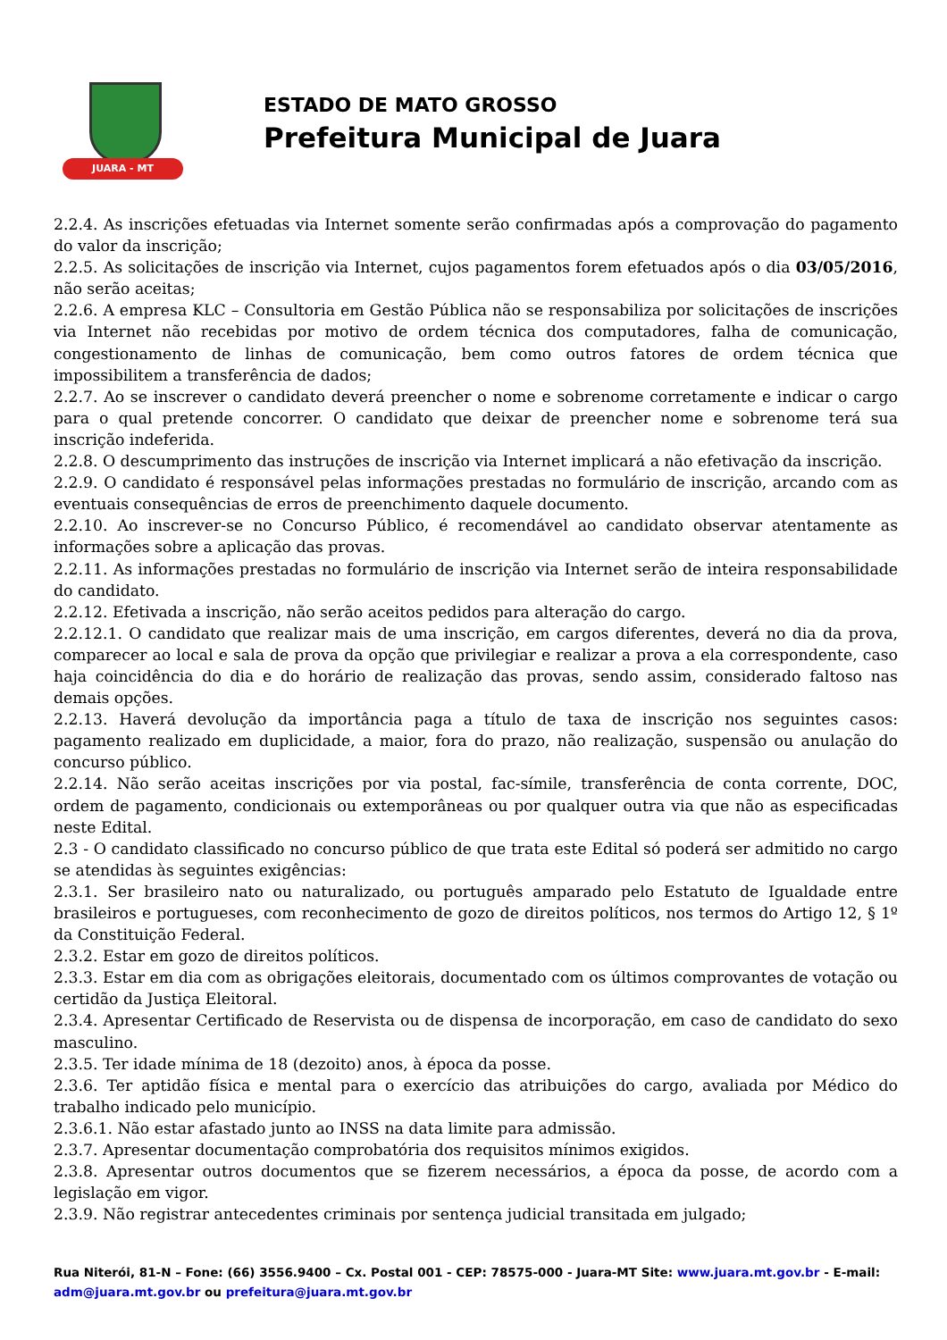JUARA - MT
ESTADO DE MATO GROSSO
Prefeitura Municipal de Juara
2.2.4. As inscrições efetuadas via Internet somente serão confirmadas após a comprovação do pagamento do valor da inscrição;
2.2.5. As solicitações de inscrição via Internet, cujos pagamentos forem efetuados após o dia 03/05/2016, não serão aceitas;
2.2.6. A empresa KLC – Consultoria em Gestão Pública não se responsabiliza por solicitações de inscrições via Internet não recebidas por motivo de ordem técnica dos computadores, falha de comunicação, congestionamento de linhas de comunicação, bem como outros fatores de ordem técnica que impossibilitem a transferência de dados;
2.2.7. Ao se inscrever o candidato deverá preencher o nome e sobrenome corretamente e indicar o cargo para o qual pretende concorrer. O candidato que deixar de preencher nome e sobrenome terá sua inscrição indeferida.
2.2.8. O descumprimento das instruções de inscrição via Internet implicará a não efetivação da inscrição.
2.2.9. O candidato é responsável pelas informações prestadas no formulário de inscrição, arcando com as eventuais consequências de erros de preenchimento daquele documento.
2.2.10. Ao inscrever-se no Concurso Público, é recomendável ao candidato observar atentamente as informações sobre a aplicação das provas.
2.2.11. As informações prestadas no formulário de inscrição via Internet serão de inteira responsabilidade do candidato.
2.2.12. Efetivada a inscrição, não serão aceitos pedidos para alteração do cargo.
2.2.12.1. O candidato que realizar mais de uma inscrição, em cargos diferentes, deverá no dia da prova, comparecer ao local e sala de prova da opção que privilegiar e realizar a prova a ela correspondente, caso haja coincidência do dia e do horário de realização das provas, sendo assim, considerado faltoso nas demais opções.
2.2.13. Haverá devolução da importância paga a título de taxa de inscrição nos seguintes casos: pagamento realizado em duplicidade, a maior, fora do prazo, não realização, suspensão ou anulação do concurso público.
2.2.14. Não serão aceitas inscrições por via postal, fac-símile, transferência de conta corrente, DOC, ordem de pagamento, condicionais ou extemporâneas ou por qualquer outra via que não as especificadas neste Edital.
2.3 - O candidato classificado no concurso público de que trata este Edital só poderá ser admitido no cargo se atendidas às seguintes exigências:
2.3.1. Ser brasileiro nato ou naturalizado, ou português amparado pelo Estatuto de Igualdade entre brasileiros e portugueses, com reconhecimento de gozo de direitos políticos, nos termos do Artigo 12, § 1º da Constituição Federal.
2.3.2. Estar em gozo de direitos políticos.
2.3.3. Estar em dia com as obrigações eleitorais, documentado com os últimos comprovantes de votação ou certidão da Justiça Eleitoral.
2.3.4. Apresentar Certificado de Reservista ou de dispensa de incorporação, em caso de candidato do sexo masculino.
2.3.5. Ter idade mínima de 18 (dezoito) anos, à época da posse.
2.3.6. Ter aptidão física e mental para o exercício das atribuições do cargo, avaliada por Médico do trabalho indicado pelo município.
2.3.6.1. Não estar afastado junto ao INSS na data limite para admissão.
2.3.7. Apresentar documentação comprobatória dos requisitos mínimos exigidos.
2.3.8. Apresentar outros documentos que se fizerem necessários, a época da posse, de acordo com a legislação em vigor.
2.3.9. Não registrar antecedentes criminais por sentença judicial transitada em julgado;
Rua Niterói, 81-N – Fone: (66) 3556.9400 – Cx. Postal 001 - CEP: 78575-000 - Juara-MT Site: www.juara.mt.gov.br - E-mail: adm@juara.mt.gov.br ou prefeitura@juara.mt.gov.br